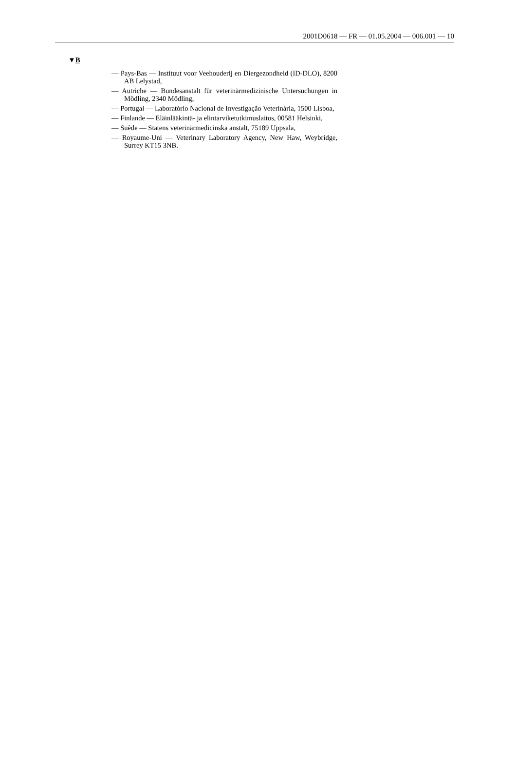2001D0618 — FR — 01.05.2004 — 006.001 — 10
▼B
— Pays-Bas — Instituut voor Veehouderij en Diergezondheid (ID-DLO), 8200 AB Lelystad,
— Autriche — Bundesanstalt für veterinärmedizinische Untersuchungen in Mödling, 2340 Mödling,
— Portugal — Laboratório Nacional de Investigação Veterinária, 1500 Lisboa,
— Finlande — Eläinlääkintä- ja elintarviketutkimuslaitos, 00581 Helsinki,
— Suède — Statens veterinärmedicinska anstalt, 75189 Uppsala,
— Royaume-Uni — Veterinary Laboratory Agency, New Haw, Weybridge, Surrey KT15 3NB.